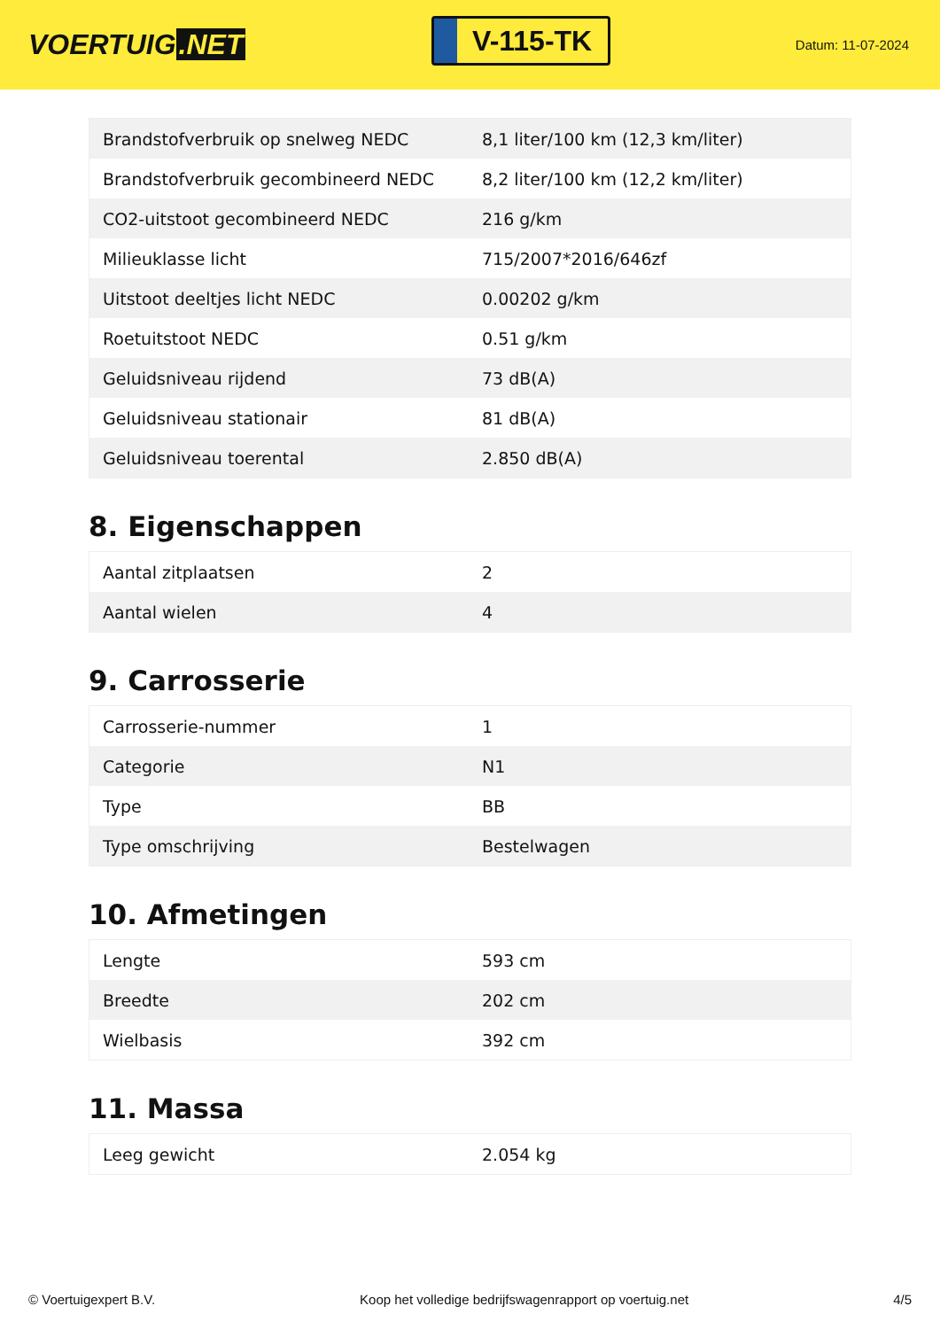VOERTUIG.NET
V-115-TK
Datum: 11-07-2024
| Brandstofverbruik op snelweg NEDC | 8,1 liter/100 km (12,3 km/liter) |
| Brandstofverbruik gecombineerd NEDC | 8,2 liter/100 km (12,2 km/liter) |
| CO2-uitstoot gecombineerd NEDC | 216 g/km |
| Milieuklasse licht | 715/2007*2016/646zf |
| Uitstoot deeltjes licht NEDC | 0.00202 g/km |
| Roetuitstoot NEDC | 0.51 g/km |
| Geluidsniveau rijdend | 73 dB(A) |
| Geluidsniveau stationair | 81 dB(A) |
| Geluidsniveau toerental | 2.850 dB(A) |
8. Eigenschappen
| Aantal zitplaatsen | 2 |
| Aantal wielen | 4 |
9. Carrosserie
| Carrosserie-nummer | 1 |
| Categorie | N1 |
| Type | BB |
| Type omschrijving | Bestelwagen |
10. Afmetingen
| Lengte | 593 cm |
| Breedte | 202 cm |
| Wielbasis | 392 cm |
11. Massa
| Leeg gewicht | 2.054 kg |
© Voertuigexpert B.V. Koop het volledige bedrijfswagenrapport op voertuig.net 4/5